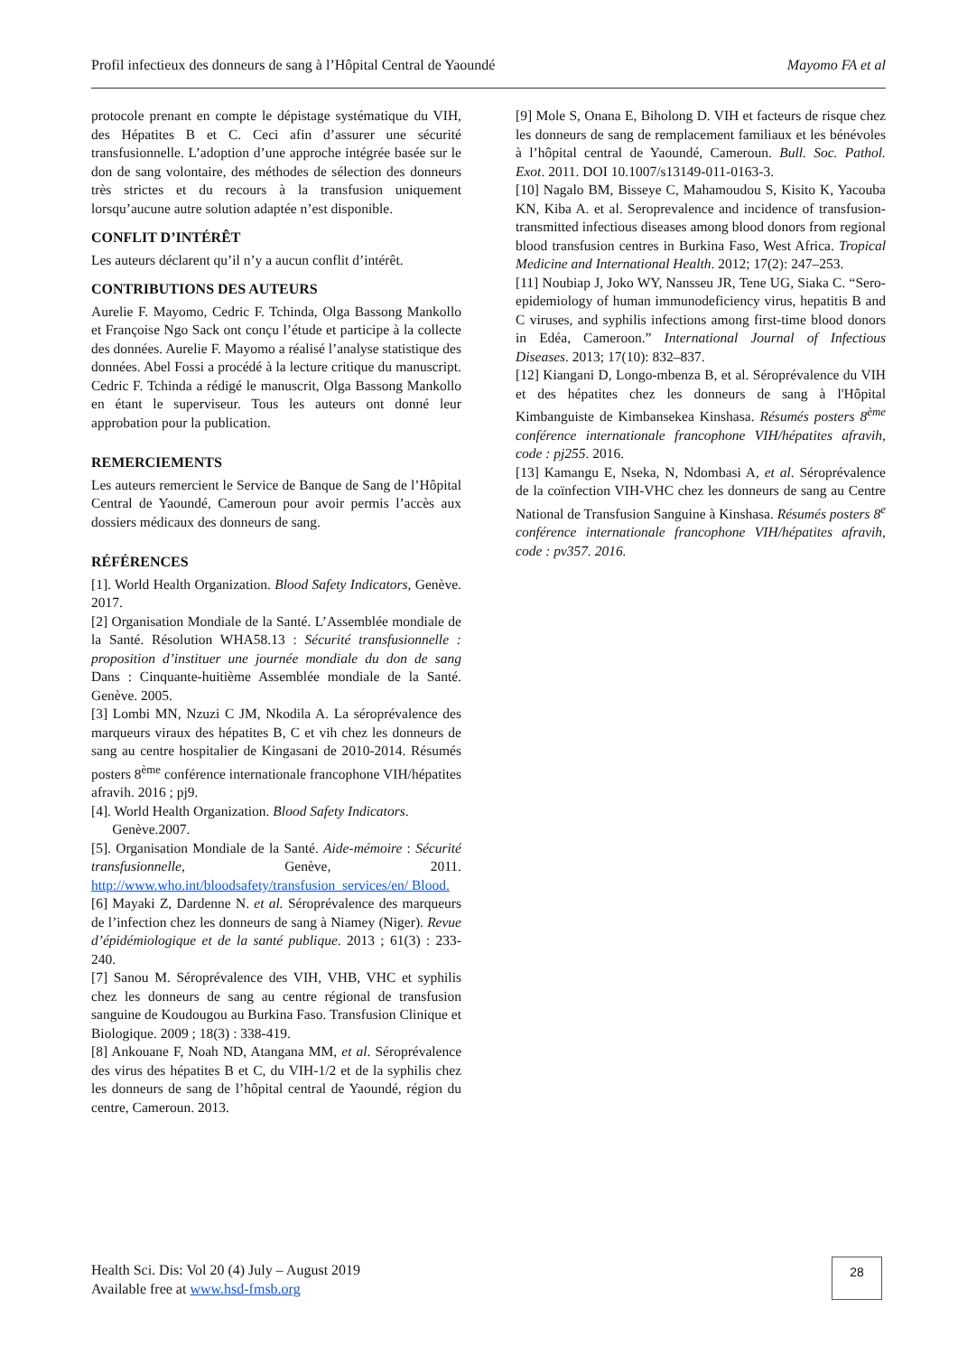Profil infectieux des donneurs de sang à l’Hôpital Central de Yaoundé Mayomo FA et al
protocole prenant en compte le dépistage systématique du VIH, des Hépatites B et C. Ceci afin d’assurer une sécurité transfusionnelle. L’adoption d’une approche intégrée basée sur le don de sang volontaire, des méthodes de sélection des donneurs très strictes et du recours à la transfusion uniquement lorsqu’aucune autre solution adaptée n’est disponible.
CONFLIT D’INTÉRÊT
Les auteurs déclarent qu’il n’y a aucun conflit d’intérêt.
CONTRIBUTIONS DES AUTEURS
Aurelie F. Mayomo, Cedric F. Tchinda, Olga Bassong Mankollo et Françoise Ngo Sack ont conçu l’étude et participe à la collecte des données. Aurelie F. Mayomo a réalisé l’analyse statistique des données. Abel Fossi a procédé à la lecture critique du manuscript. Cedric F. Tchinda a rédigé le manuscrit, Olga Bassong Mankollo en étant le superviseur. Tous les auteurs ont donné leur approbation pour la publication.
REMERCIEMENTS
Les auteurs remercient le Service de Banque de Sang de l’Hôpital Central de Yaoundé, Cameroun pour avoir permis l’accès aux dossiers médicaux des donneurs de sang.
RÉFÉRENCES
[1]. World Health Organization. Blood Safety Indicators, Genève. 2017.
[2] Organisation Mondiale de la Santé. L’Assemblée mondiale de la Santé. Résolution WHA58.13 : Sécurité transfusionnelle : proposition d’instituer une journée mondiale du don de sang Dans : Cinquante-huitième Assemblée mondiale de la Santé. Genève. 2005.
[3] Lombi MN, Nzuzi C JM, Nkodila A. La séroprévalence des marqueurs viraux des hépatites B, C et vih chez les donneurs de sang au centre hospitalier de Kingasani de 2010-2014. Résumés posters 8<sup>ème</sup> conférence internationale francophone VIH/hépatites afravih. 2016 ; pj9.
[4]. World Health Organization. Blood Safety Indicators.
Genève.2007.
[5]. Organisation Mondiale de la Santé. Aide-mémoire : Sécurité transfusionnelle, Genève, 2011. http://www.who.int/bloodsafety/transfusion_services/en/ Blood.
[6] Mayaki Z, Dardenne N. et al. Séroprévalence des marqueurs de l’infection chez les donneurs de sang à Niamey (Niger). Revue d’épidémiologique et de la santé publique. 2013 ; 61(3) : 233-240.
[7] Sanou M. Séroprévalence des VIH, VHB, VHC et syphilis chez les donneurs de sang au centre régional de transfusion sanguine de Koudougou au Burkina Faso. Transfusion Clinique et Biologique. 2009 ; 18(3) : 338-419.
[8] Ankouane F, Noah ND, Atangana MM, et al. Séroprévalence des virus des hépatites B et C, du VIH-1/2 et de la syphilis chez les donneurs de sang de l’hôpital central de Yaoundé, région du centre, Cameroun. 2013.
[9] Mole S, Onana E, Biholong D. VIH et facteurs de risque chez les donneurs de sang de remplacement familiaux et les bénévoles à l’hôpital central de Yaoundé, Cameroun. Bull. Soc. Pathol. Exot. 2011. DOI 10.1007/s13149-011-0163-3.
[10] Nagalo BM, Bisseye C, Mahamoudou S, Kisito K, Yacouba KN, Kiba A. et al. Seroprevalence and incidence of transfusion-transmitted infectious diseases among blood donors from regional blood transfusion centres in Burkina Faso, West Africa. Tropical Medicine and International Health. 2012; 17(2): 247–253.
[11] Noubiap J, Joko WY, Nansseu JR, Tene UG, Siaka C. “Sero-epidemiology of human immunodeficiency virus, hepatitis B and C viruses, and syphilis infections among first-time blood donors in Edéa, Cameroon.” International Journal of Infectious Diseases. 2013; 17(10): 832–837.
[12] Kiangani D, Longo-mbenza B, et al. Séroprévalence du VIH et des hépatites chez les donneurs de sang à l'Hôpital Kimbanguiste de Kimbansekea Kinshasa. Résumés posters 8<sup>ème</sup> conférence internationale francophone VIH/hépatites afravih, code : pj255. 2016.
[13] Kamangu E, Nseka, N, Ndombasi A, et al. Séroprévalence de la coïnfection VIH-VHC chez les donneurs de sang au Centre National de Transfusion Sanguine à Kinshasa. Résumés posters 8<sup>e</sup> conférence internationale francophone VIH/hépatites afravih, code : pv357. 2016.
Health Sci. Dis: Vol 20 (4) July – August 2019
Available free at www.hsd-fmsb.org
28